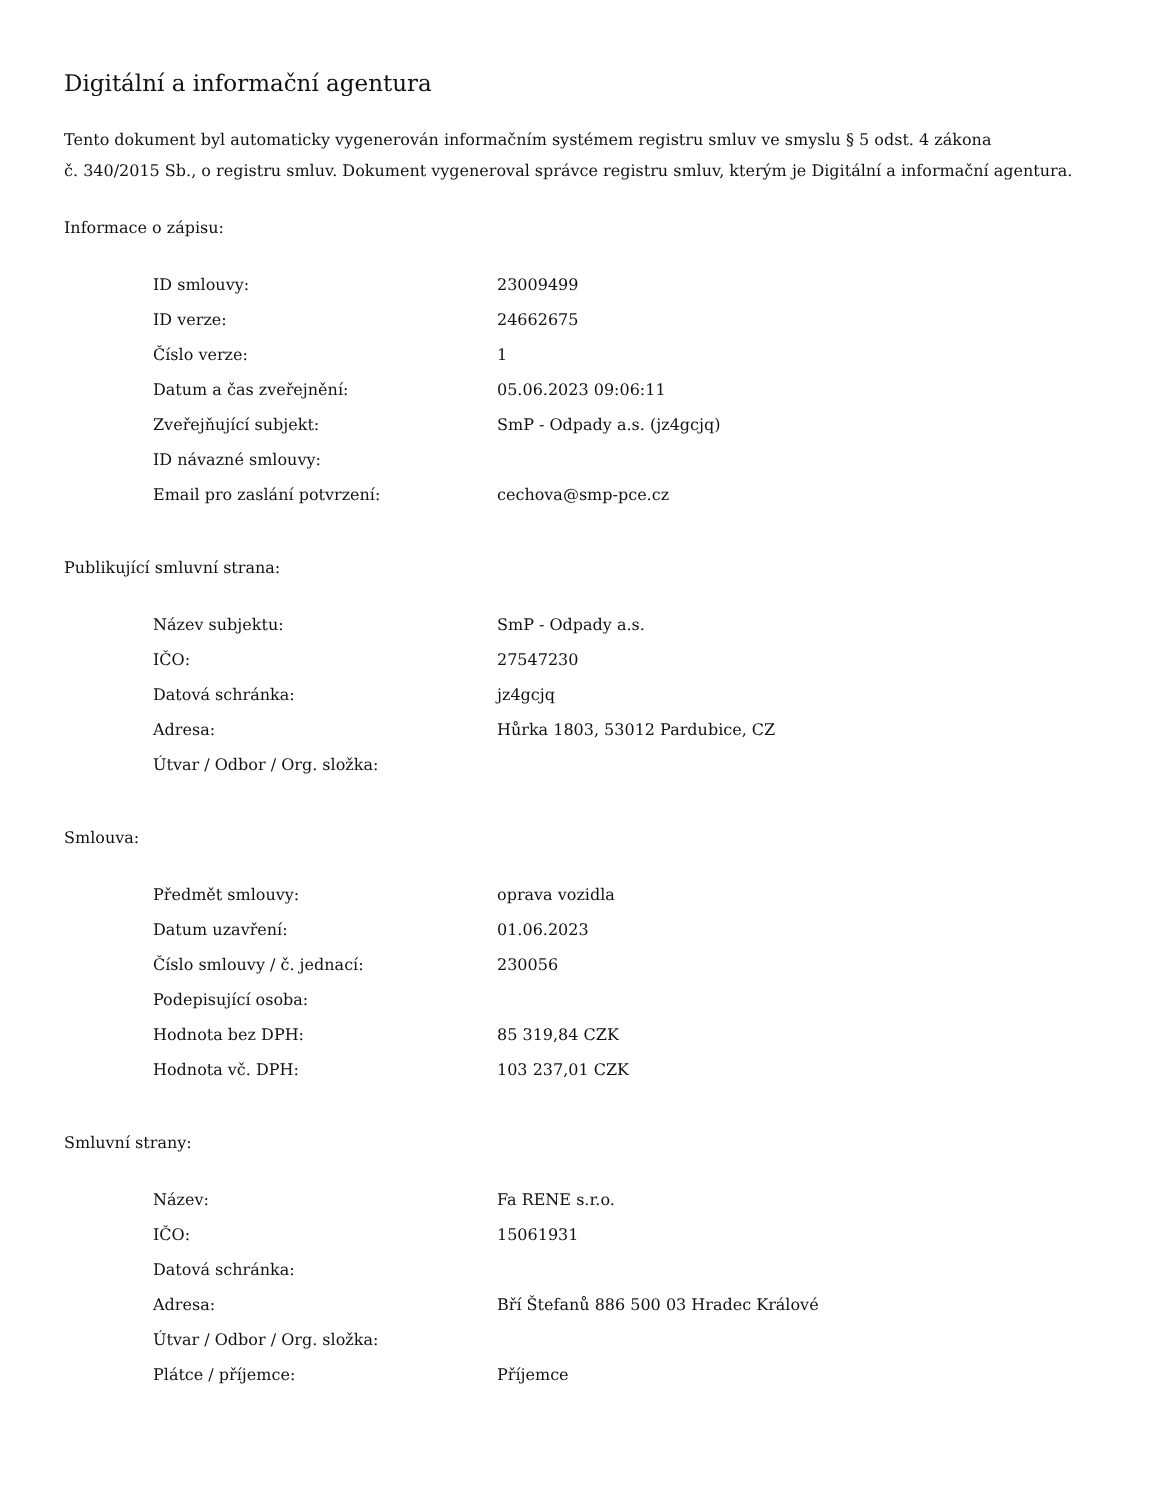Digitální a informační agentura
Tento dokument byl automaticky vygenerován informačním systémem registru smluv ve smyslu § 5 odst. 4 zákona
č. 340/2015 Sb., o registru smluv. Dokument vygeneroval správce registru smluv, kterým je Digitální a informační agentura.
Informace o zápisu:
| ID smlouvy: | 23009499 |
| ID verze: | 24662675 |
| Číslo verze: | 1 |
| Datum a čas zveřejnění: | 05.06.2023 09:06:11 |
| Zveřejňující subjekt: | SmP - Odpady a.s. (jz4gcjq) |
| ID návazné smlouvy: | |
| Email pro zaslání potvrzení: | cechova@smp-pce.cz |
Publikující smluvní strana:
| Název subjektu: | SmP - Odpady a.s. |
| IČO: | 27547230 |
| Datová schránka: | jz4gcjq |
| Adresa: | Hůrka 1803, 53012 Pardubice, CZ |
| Útvar / Odbor / Org. složka: | |
Smlouva:
| Předmět smlouvy: | oprava vozidla |
| Datum uzavření: | 01.06.2023 |
| Číslo smlouvy / č. jednací: | 230056 |
| Podepisující osoba: | |
| Hodnota bez DPH: | 85 319,84 CZK |
| Hodnota vč. DPH: | 103 237,01 CZK |
Smluvní strany:
| Název: | Fa RENE s.r.o. |
| IČO: | 15061931 |
| Datová schránka: | |
| Adresa: | Bří Štefanů 886 500 03 Hradec Králové |
| Útvar / Odbor / Org. složka: | |
| Plátce / příjemce: | Příjemce |